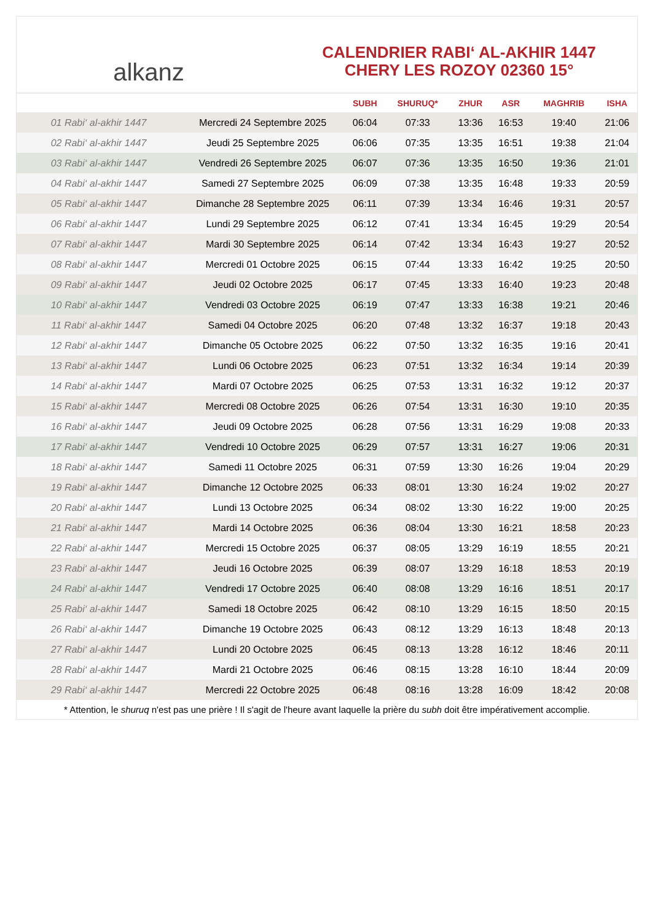alkanz
CALENDRIER RABI‘ AL-AKHIR 1447
CHERY LES ROZOY 02360 15°
| | | SUBH | SHURUQ* | ZHUR | ASR | MAGHRIB | ISHA |
| --- | --- | --- | --- | --- | --- | --- | --- |
| 01 Rabi‘ al-akhir 1447 | Mercredi 24 Septembre 2025 | 06:04 | 07:33 | 13:36 | 16:53 | 19:40 | 21:06 |
| 02 Rabi‘ al-akhir 1447 | Jeudi 25 Septembre 2025 | 06:06 | 07:35 | 13:35 | 16:51 | 19:38 | 21:04 |
| 03 Rabi‘ al-akhir 1447 | Vendredi 26 Septembre 2025 | 06:07 | 07:36 | 13:35 | 16:50 | 19:36 | 21:01 |
| 04 Rabi‘ al-akhir 1447 | Samedi 27 Septembre 2025 | 06:09 | 07:38 | 13:35 | 16:48 | 19:33 | 20:59 |
| 05 Rabi‘ al-akhir 1447 | Dimanche 28 Septembre 2025 | 06:11 | 07:39 | 13:34 | 16:46 | 19:31 | 20:57 |
| 06 Rabi‘ al-akhir 1447 | Lundi 29 Septembre 2025 | 06:12 | 07:41 | 13:34 | 16:45 | 19:29 | 20:54 |
| 07 Rabi‘ al-akhir 1447 | Mardi 30 Septembre 2025 | 06:14 | 07:42 | 13:34 | 16:43 | 19:27 | 20:52 |
| 08 Rabi‘ al-akhir 1447 | Mercredi 01 Octobre 2025 | 06:15 | 07:44 | 13:33 | 16:42 | 19:25 | 20:50 |
| 09 Rabi‘ al-akhir 1447 | Jeudi 02 Octobre 2025 | 06:17 | 07:45 | 13:33 | 16:40 | 19:23 | 20:48 |
| 10 Rabi‘ al-akhir 1447 | Vendredi 03 Octobre 2025 | 06:19 | 07:47 | 13:33 | 16:38 | 19:21 | 20:46 |
| 11 Rabi‘ al-akhir 1447 | Samedi 04 Octobre 2025 | 06:20 | 07:48 | 13:32 | 16:37 | 19:18 | 20:43 |
| 12 Rabi‘ al-akhir 1447 | Dimanche 05 Octobre 2025 | 06:22 | 07:50 | 13:32 | 16:35 | 19:16 | 20:41 |
| 13 Rabi‘ al-akhir 1447 | Lundi 06 Octobre 2025 | 06:23 | 07:51 | 13:32 | 16:34 | 19:14 | 20:39 |
| 14 Rabi‘ al-akhir 1447 | Mardi 07 Octobre 2025 | 06:25 | 07:53 | 13:31 | 16:32 | 19:12 | 20:37 |
| 15 Rabi‘ al-akhir 1447 | Mercredi 08 Octobre 2025 | 06:26 | 07:54 | 13:31 | 16:30 | 19:10 | 20:35 |
| 16 Rabi‘ al-akhir 1447 | Jeudi 09 Octobre 2025 | 06:28 | 07:56 | 13:31 | 16:29 | 19:08 | 20:33 |
| 17 Rabi‘ al-akhir 1447 | Vendredi 10 Octobre 2025 | 06:29 | 07:57 | 13:31 | 16:27 | 19:06 | 20:31 |
| 18 Rabi‘ al-akhir 1447 | Samedi 11 Octobre 2025 | 06:31 | 07:59 | 13:30 | 16:26 | 19:04 | 20:29 |
| 19 Rabi‘ al-akhir 1447 | Dimanche 12 Octobre 2025 | 06:33 | 08:01 | 13:30 | 16:24 | 19:02 | 20:27 |
| 20 Rabi‘ al-akhir 1447 | Lundi 13 Octobre 2025 | 06:34 | 08:02 | 13:30 | 16:22 | 19:00 | 20:25 |
| 21 Rabi‘ al-akhir 1447 | Mardi 14 Octobre 2025 | 06:36 | 08:04 | 13:30 | 16:21 | 18:58 | 20:23 |
| 22 Rabi‘ al-akhir 1447 | Mercredi 15 Octobre 2025 | 06:37 | 08:05 | 13:29 | 16:19 | 18:55 | 20:21 |
| 23 Rabi‘ al-akhir 1447 | Jeudi 16 Octobre 2025 | 06:39 | 08:07 | 13:29 | 16:18 | 18:53 | 20:19 |
| 24 Rabi‘ al-akhir 1447 | Vendredi 17 Octobre 2025 | 06:40 | 08:08 | 13:29 | 16:16 | 18:51 | 20:17 |
| 25 Rabi‘ al-akhir 1447 | Samedi 18 Octobre 2025 | 06:42 | 08:10 | 13:29 | 16:15 | 18:50 | 20:15 |
| 26 Rabi‘ al-akhir 1447 | Dimanche 19 Octobre 2025 | 06:43 | 08:12 | 13:29 | 16:13 | 18:48 | 20:13 |
| 27 Rabi‘ al-akhir 1447 | Lundi 20 Octobre 2025 | 06:45 | 08:13 | 13:28 | 16:12 | 18:46 | 20:11 |
| 28 Rabi‘ al-akhir 1447 | Mardi 21 Octobre 2025 | 06:46 | 08:15 | 13:28 | 16:10 | 18:44 | 20:09 |
| 29 Rabi‘ al-akhir 1447 | Mercredi 22 Octobre 2025 | 06:48 | 08:16 | 13:28 | 16:09 | 18:42 | 20:08 |
* Attention, le shuruq n'est pas une prière ! Il s'agit de l'heure avant laquelle la prière du subh doit être impérativement accomplie.